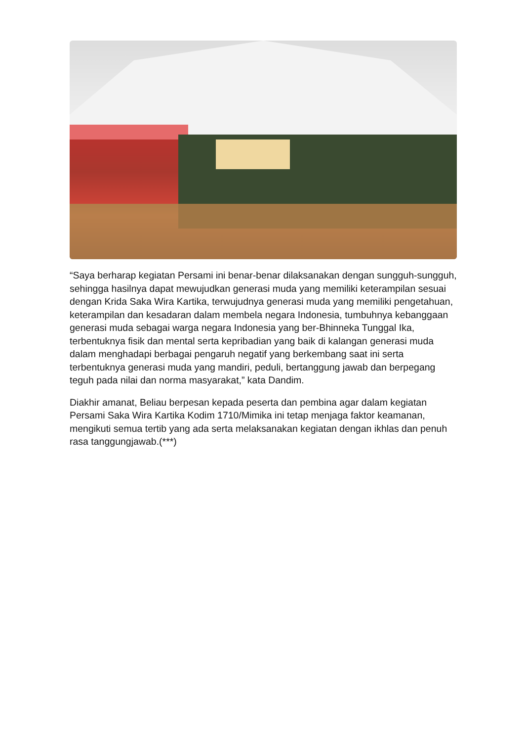“Saya berharap kegiatan Persami ini benar-benar dilaksanakan dengan sungguh-sungguh, sehingga hasilnya dapat mewujudkan generasi muda yang memiliki keterampilan sesuai dengan Krida Saka Wira Kartika, terwujudnya generasi muda yang memiliki pengetahuan, keterampilan dan kesadaran dalam membela negara Indonesia, tumbuhnya kebanggaan generasi muda sebagai warga negara Indonesia yang ber-Bhinneka Tunggal Ika, terbentuknya fisik dan mental serta kepribadian yang baik di kalangan generasi muda dalam menghadapi berbagai pengaruh negatif yang berkembang saat ini serta terbentuknya generasi muda yang mandiri, peduli, bertanggung jawab dan berpegang teguh pada nilai dan norma masyarakat,” kata Dandim.
Diakhir amanat, Beliau berpesan kepada peserta dan pembina agar dalam kegiatan Persami Saka Wira Kartika Kodim 1710/Mimika ini tetap menjaga faktor keamanan, mengikuti semua tertib yang ada serta melaksanakan kegiatan dengan ikhlas dan penuh rasa tanggungjawab.(***)